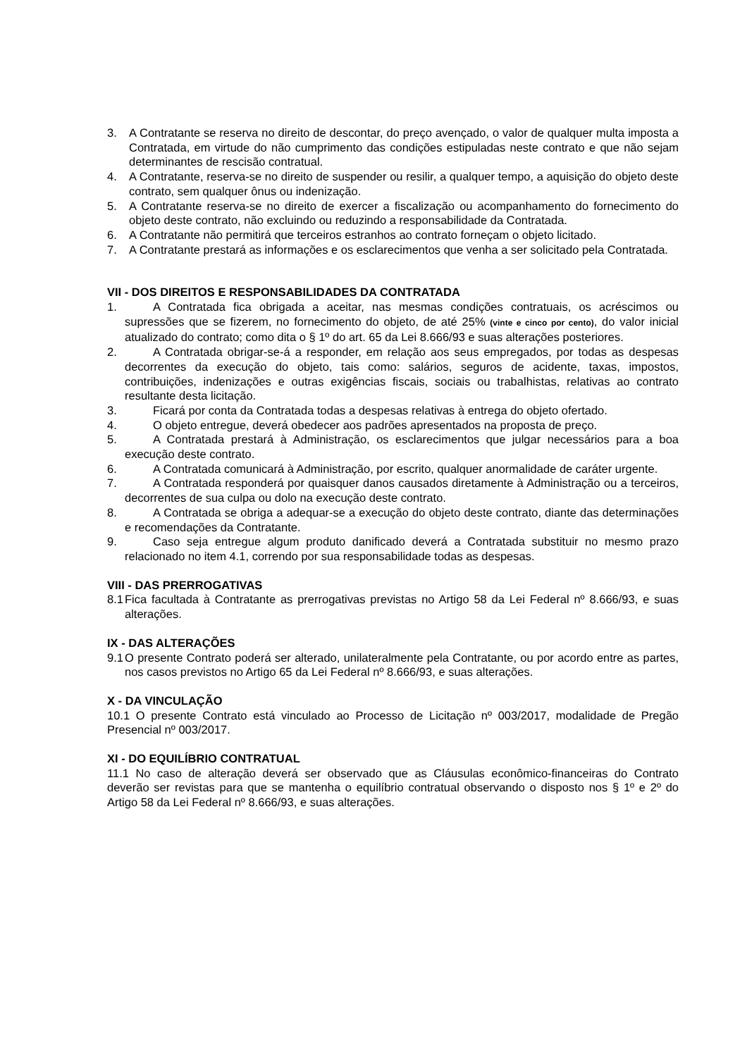3. A Contratante se reserva no direito de descontar, do preço avençado, o valor de qualquer multa imposta a Contratada, em virtude do não cumprimento das condições estipuladas neste contrato e que não sejam determinantes de rescisão contratual.
4. A Contratante, reserva-se no direito de suspender ou resilir, a qualquer tempo, a aquisição do objeto deste contrato, sem qualquer ônus ou indenização.
5. A Contratante reserva-se no direito de exercer a fiscalização ou acompanhamento do fornecimento do objeto deste contrato, não excluindo ou reduzindo a responsabilidade da Contratada.
6. A Contratante não permitirá que terceiros estranhos ao contrato forneçam o objeto licitado.
7. A Contratante prestará as informações e os esclarecimentos que venha a ser solicitado pela Contratada.
VII - DOS DIREITOS E RESPONSABILIDADES DA CONTRATADA
1. A Contratada fica obrigada a aceitar, nas mesmas condições contratuais, os acréscimos ou supressões que se fizerem, no fornecimento do objeto, de até 25% (vinte e cinco por cento), do valor inicial atualizado do contrato; como dita o § 1º do art. 65 da Lei 8.666/93 e suas alterações posteriores.
2. A Contratada obrigar-se-á a responder, em relação aos seus empregados, por todas as despesas decorrentes da execução do objeto, tais como: salários, seguros de acidente, taxas, impostos, contribuições, indenizações e outras exigências fiscais, sociais ou trabalhistas, relativas ao contrato resultante desta licitação.
3. Ficará por conta da Contratada todas a despesas relativas à entrega do objeto ofertado.
4. O objeto entregue, deverá obedecer aos padrões apresentados na proposta de preço.
5. A Contratada prestará à Administração, os esclarecimentos que julgar necessários para a boa execução deste contrato.
6. A Contratada comunicará à Administração, por escrito, qualquer anormalidade de caráter urgente.
7. A Contratada responderá por quaisquer danos causados diretamente à Administração ou a terceiros, decorrentes de sua culpa ou dolo na execução deste contrato.
8. A Contratada se obriga a adequar-se a execução do objeto deste contrato, diante das determinações e recomendações da Contratante.
9. Caso seja entregue algum produto danificado deverá a Contratada substituir no mesmo prazo relacionado no item 4.1, correndo por sua responsabilidade todas as despesas.
VIII - DAS PRERROGATIVAS
8.1 Fica facultada à Contratante as prerrogativas previstas no Artigo 58 da Lei Federal nº 8.666/93, e suas alterações.
IX - DAS ALTERAÇÕES
9.1 O presente Contrato poderá ser alterado, unilateralmente pela Contratante, ou por acordo entre as partes, nos casos previstos no Artigo 65 da Lei Federal nº 8.666/93, e suas alterações.
X - DA VINCULAÇÃO
10.1 O presente Contrato está vinculado ao Processo de Licitação nº 003/2017, modalidade de Pregão Presencial nº 003/2017.
XI - DO EQUILÍBRIO CONTRATUAL
11.1 No caso de alteração deverá ser observado que as Cláusulas econômico-financeiras do Contrato deverão ser revistas para que se mantenha o equilíbrio contratual observando o disposto nos § 1º e 2º do Artigo 58 da Lei Federal nº 8.666/93, e suas alterações.